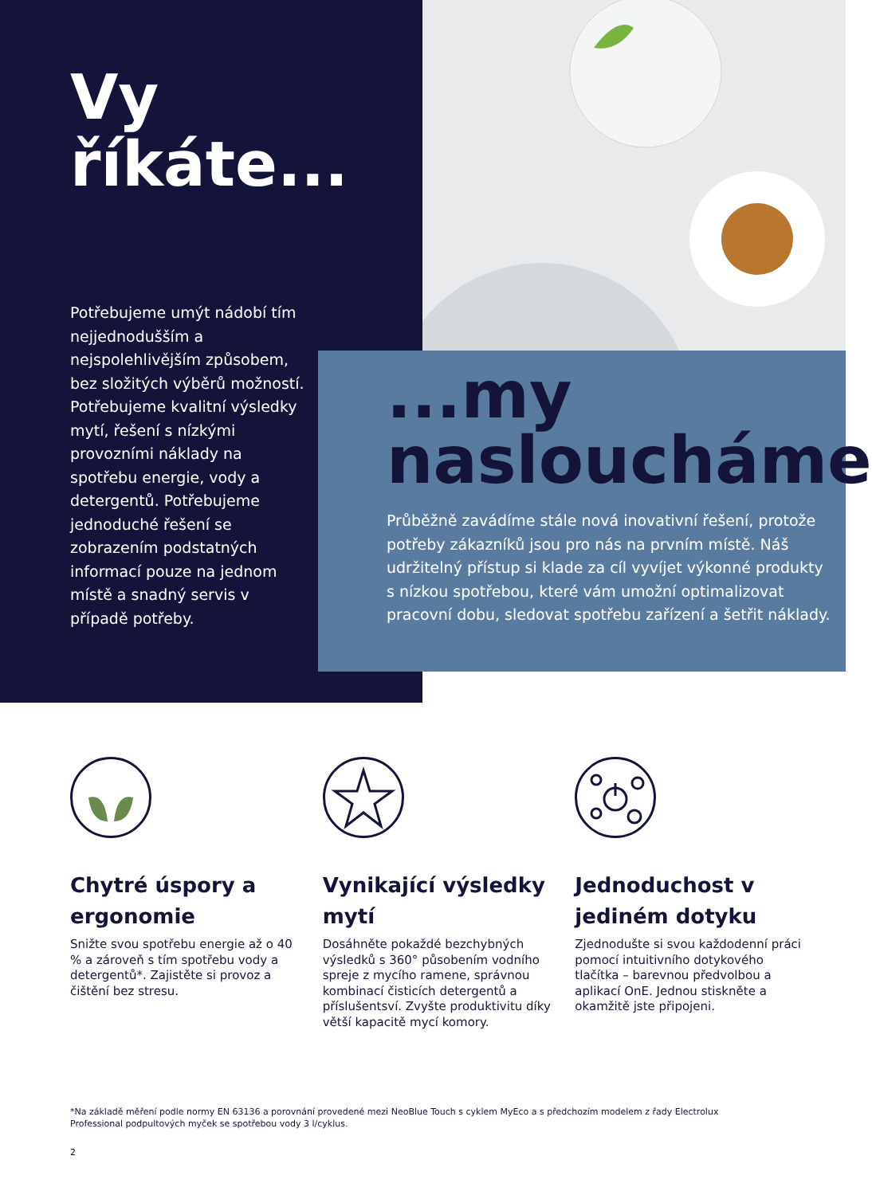Vy
říkáte...
Potřebujeme umýt nádobí tím nejjednodušším a nejspolehlivějším způsobem, bez složitých výběrů možností. Potřebujeme kvalitní výsledky mytí, řešení s nízkými provozními náklady na spotřebu energie, vody a detergentů. Potřebujeme jednoduché řešení se zobrazením podstatných informací pouze na jednom místě a snadný servis v případě potřeby.
...my
nasloucháme
Průběžně zavádíme stále nová inovativní řešení, protože potřeby zákazníků jsou pro nás na prvním místě. Náš udržitelný přístup si klade za cíl vyvíjet výkonné produkty s nízkou spotřebou, které vám umožní optimalizovat pracovní dobu, sledovat spotřebu zařízení a šetřit náklady.
Chytré úspory a ergonomie
Snižte svou spotřebu energie až o 40 % a zároveň s tím spotřebu vody a detergentů*. Zajistěte si provoz a čištění bez stresu.
Vynikající výsledky mytí
Dosáhněte pokaždé bezchybných výsledků s 360° působením vodního spreje z mycího ramene, správnou kombinací čisticích detergentů a příslušentsví. Zvyšte produktivitu díky větší kapacitě mycí komory.
Jednoduchost v jediném dotyku
Zjednodušte si svou každodenní práci pomocí intuitivního dotykového tlačítka – barevnou předvolbou a aplikací OnE. Jednou stiskněte a okamžitě jste připojeni.
*Na základě měření podle normy EN 63136 a porovnání provedené mezi NeoBlue Touch s cyklem MyEco a s předchozím modelem z řady Electrolux Professional podpultových myček se spotřebou vody 3 l/cyklus.
2